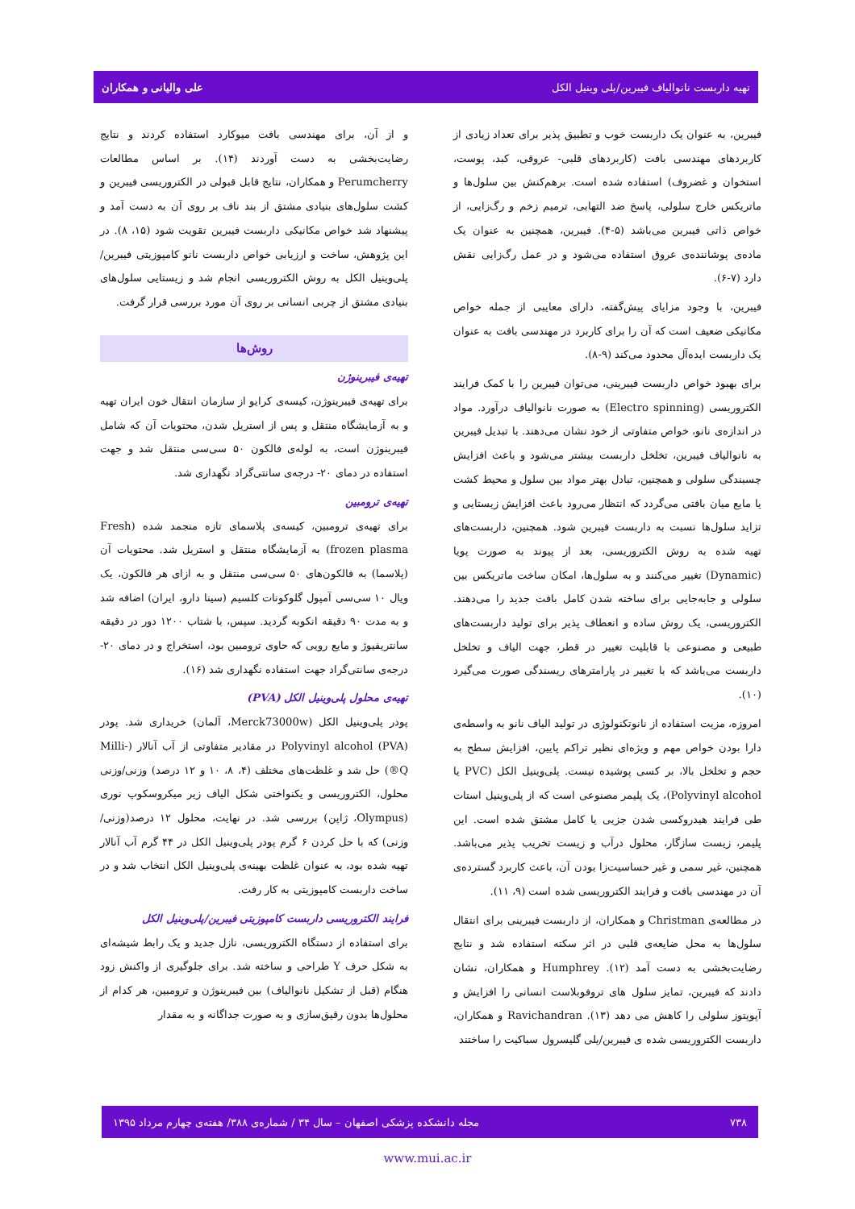تهیه داربست نانوالیاف فیبرین/پلی وینیل الکل علی والیانی و همکاران
فیبرین، به عنوان یک داربست خوب و تطبیق پذیر برای تعداد زیادی از کاربردهای مهندسی بافت (کاربردهای قلبی- عروقی، کبد، پوست، استخوان و غضروف) استفاده شده است. برهم‌کنش بین سلول‌ها و ماتریکس خارج سلولی، پاسخ ضد التهابی، ترمیم زخم و رگ‌زایی، از خواص ذاتی فیبرین می‌باشد (۵-۴). فیبرین، همچنین به عنوان یک ماده‌ی پوشاننده‌ی عروق استفاده می‌شود و در عمل رگ‌زایی نقش دارد (۷-۶).
فیبرین، با وجود مزایای پیش‌گفته، دارای معایبی از جمله خواص مکانیکی ضعیف است که آن را برای کاربرد در مهندسی بافت به عنوان یک داربست ایده‌آل محدود می‌کند (۹-۸).
برای بهبود خواص داربست فیبرینی، می‌توان فیبرین را با کمک فرایند الکتروریسی (Electro spinning) به صورت نانوالیاف درآورد. مواد در اندازه‌ی نانو، خواص متفاوتی از خود نشان می‌دهند. با تبدیل فیبرین به نانوالیاف فیبرین، تخلخل داربست بیشتر می‌شود و باعث افزایش چسبندگی سلولی و همچنین، تبادل بهتر مواد بین سلول و محیط کشت یا مایع میان بافتی می‌گردد که انتظار می‌رود باعث افزایش زیستایی و تزاید سلول‌ها نسبت به داربست فیبرین شود. همچنین، داربست‌های تهیه شده به روش الکتروریسی، بعد از پیوند به صورت پویا (Dynamic) تغییر می‌کنند و به سلول‌ها، امکان ساخت ماتریکس بین سلولی و جابه‌جایی برای ساخته شدن کامل بافت جدید را می‌دهند. الکتروریسی، یک روش ساده و انعطاف پذیر برای تولید داربست‌های طبیعی و مصنوعی با قابلیت تغییر در قطر، جهت الیاف و تخلخل داربست می‌باشد که با تغییر در پارامترهای ریسندگی صورت می‌گیرد (۱۰).
امروزه، مزیت استفاده از نانوتکنولوژی در تولید الیاف نانو به واسطه‌ی دارا بودن خواص مهم و ویژه‌ای نظیر تراکم پایین، افزایش سطح به حجم و تخلخل بالا، بر کسی پوشیده نیست. پلی‌وینیل الکل (PVC یا Polyvinyl alcohol)، یک پلیمر مصنوعی است که از پلی‌وینیل استات طی فرایند هیدروکسی شدن جزیی یا کامل مشتق شده است. این پلیمر، زیست سازگار، محلول درآب و زیست تخریب پذیر می‌باشد. همچنین، غیر سمی و غیر حساسیت‌زا بودن آن، باعث کاربرد گسترده‌ی آن در مهندسی بافت و فرایند الکتروریسی شده است (۹، ۱۱).
در مطالعه‌ی Christman و همکاران، از داربست فیبرینی برای انتقال سلول‌ها به محل ضایعه‌ی قلبی در اثر سکته استفاده شد و نتایج رضایت‌بخشی به دست آمد (۱۲). Humphrey و همکاران، نشان دادند که فیبرین، تمایز سلول های تروفوبلاست انسانی را افزایش و آپوپتوز سلولی را کاهش می دهد (۱۳). Ravichandran و همکاران، داربست الکتروریسی شده ی فیبرین/پلی گلیسرول سباکیت را ساختند
و از آن، برای مهندسی بافت میوکارد استفاده کردند و نتایج رضایت‌بخشی به دست آوردند (۱۴). بر اساس مطالعات Perumcherry و همکاران، نتایج قابل قبولی در الکتروریسی فیبرین و کشت سلول‌های بنیادی مشتق از بند ناف بر روی آن به دست آمد و پیشنهاد شد خواص مکانیکی داربست فیبرین تقویت شود (۱۵، ۸). در این پژوهش، ساخت و ارزیابی خواص داربست نانو کامپوزیتی فیبرین/پلی‌وینیل الکل به روش الکتروریسی انجام شد و زیستایی سلول‌های بنیادی مشتق از چربی انسانی بر روی آن مورد بررسی قرار گرفت.
روش‌ها
تهیه‌ی فیبرینوژن
برای تهیه‌ی فیبرینوژن، کیسه‌ی کرایو از سازمان انتقال خون ایران تهیه و به آزمایشگاه منتقل و پس از استریل شدن، محتویات آن که شامل فیبرینوژن است، به لوله‌ی فالکون ۵۰ سی‌سی منتقل شد و جهت استفاده در دمای ۲۰- درجه‌ی سانتی‌گراد نگهداری شد.
تهیه‌ی ترومبین
برای تهیه‌ی ترومبین، کیسه‌ی پلاسمای تازه منجمد شده (Fresh frozen plasma) به آزمایشگاه منتقل و استریل شد. محتویات آن (پلاسما) به فالکون‌های ۵۰ سی‌سی منتقل و به ازای هر فالکون، یک ویال ۱۰ سی‌سی آمپول گلوکونات کلسیم (سینا دارو، ایران) اضافه شد و به مدت ۹۰ دقیقه انکوبه گردید. سپس، با شتاب ۱۲۰۰ دور در دقیقه سانتریفیوژ و مایع رویی که حاوی ترومبین بود، استخراج و در دمای ۲۰- درجه‌ی سانتی‌گراد جهت استفاده نگهداری شد (۱۶).
تهیه‌ی محلول پلی‌وینیل الکل (PVA)
پودر پلی‌وینیل الکل (Merck73000w، آلمان) خریداری شد. پودر Polyvinyl alcohol (PVA) در مقادیر متفاوتی از آب آنالار (Milli-Q®) حل شد و غلظت‌های مختلف (۴، ۸، ۱۰ و ۱۲ درصد) وزنی/وزنی محلول، الکتروریسی و یکنواختی شکل الیاف زیر میکروسکوپ نوری (Olympus، ژاپن) بررسی شد. در نهایت، محلول ۱۲ درصد(وزنی/وزنی) که با حل کردن ۶ گرم پودر پلی‌وینیل الکل در ۴۴ گرم آب آنالار تهیه شده بود، به عنوان غلظت بهینه‌ی پلی‌وینیل الکل انتخاب شد و در ساخت داربست کامپوزیتی به کار رفت.
فرایند الکتروریسی داربست کامپوزیتی فیبرین/پلی‌وینیل الکل
برای استفاده از دستگاه الکتروریسی، نازل جدید و یک رابط شیشه‌ای به شکل حرف Y طراحی و ساخته شد. برای جلوگیری از واکنش زود هنگام (قبل از تشکیل نانوالیاف) بین فیبرینوژن و ترومبین، هر کدام از محلول‌ها بدون رقیق‌سازی و به صورت جداگانه و به مقدار
۷۳۸ مجله دانشکده پزشکی اصفهان – سال ۳۴ / شماره‌ی ۳۸۸/ هفته‌ی چهارم مرداد ۱۳۹۵
www.mui.ac.ir